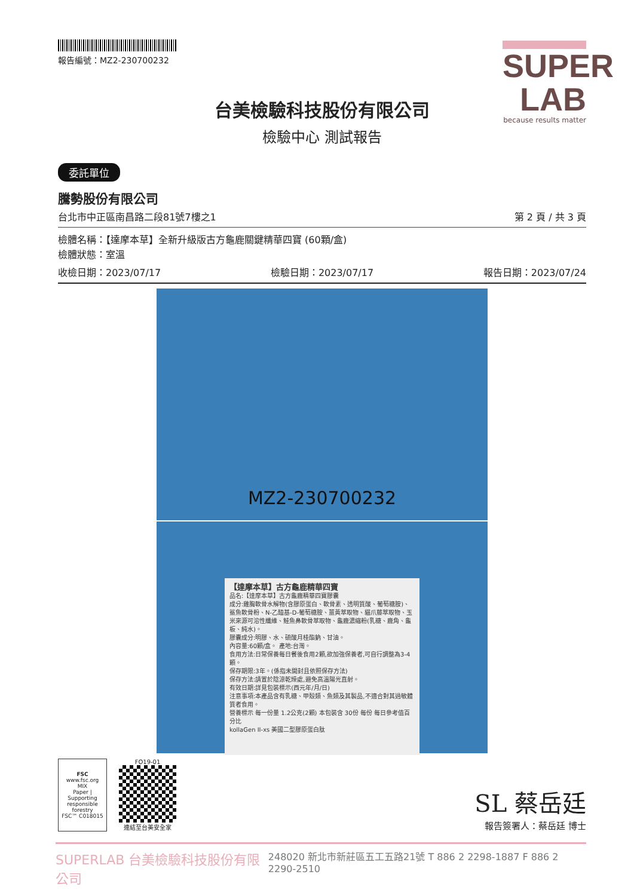報告編號：MZ2-230700232
SUPER
LAB
because results matter
台美檢驗科技股份有限公司
檢驗中心 測試報告
委託單位
騰勢股份有限公司
台北市中正區南昌路二段81號7樓之1 第 2 頁 / 共 3 頁
檢體名稱：【達摩本草】全新升級版古方龜鹿關鍵精華四寶 (60顆/盒)
檢體狀態：室溫
收檢日期：2023/07/17 檢驗日期：2023/07/17 報告日期：2023/07/24
MZ2-230700232
【達摩本草】古方龜鹿精華四寶
品名:【達摩本草】古方龜鹿精華四寶膠囊
成分:雞胸軟骨水解物(含膠原蛋白、軟骨素、透明質酸、葡萄糖胺)、鯊魚軟骨粉、N-乙醯基-D-葡萄糖胺、薑黃萃取物、貓爪藤萃取物、玉米來源可溶性纖維、鮭魚鼻軟骨萃取物、龜鹿濃縮粉(乳糖、鹿角、龜板、純水)。
膠囊成分:明膠、水、硫酸月桂酯鈉、甘油。
內容量:60顆/盒。 產地:台灣。
食用方法:日常保養每日餐後食用2顆,欲加強保養者,可自行調整為3-4顆。
保存期限:3年。(係指未開封且依照保存方法)
保存方法:請置於陰涼乾燥處,避免高溫陽光直射。
有效日期:詳見包裝標示(西元年/月/日)
注意事項:本產品含有乳糖、甲殼類、魚類及其製品,不適合對其過敏體質者食用。
營養標示 每一份量 1.2公克(2顆) 本包裝含 30份 每份 每日參考值百分比
kollaGen II-xs 美國二型膠原蛋白肽
FSC
www.fsc.org
MIX
Paper | Supporting responsible forestry
FSC™ C018015
FO19-01
連結至台美安全家
SL 蔡岳廷
報告簽署人：蔡岳廷 博士
SUPERLAB 台美檢驗科技股份有限公司 248020 新北市新莊區五工五路21號 T 886 2 2298-1887 F 886 2 2290-2510